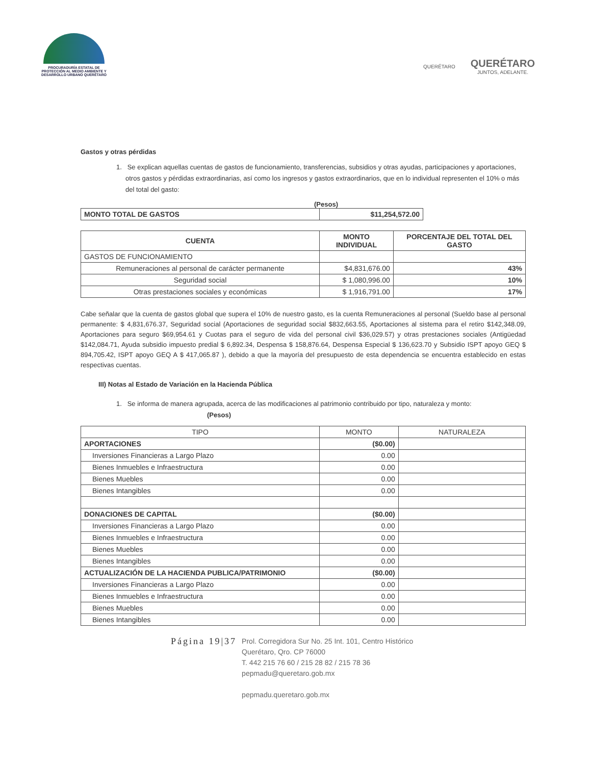PROCURADURÍA ESTATAL DE PROTECCIÓN AL MEDIO AMBIENTE Y DESARROLLO URBANO QUERÉTARO
QUERÉTARO
QUERÉTARO
JUNTOS, ADELANTE.
Gastos y otras pérdidas
1. Se explican aquellas cuentas de gastos de funcionamiento, transferencias, subsidios y otras ayudas, participaciones y aportaciones, otros gastos y pérdidas extraordinarias, así como los ingresos y gastos extraordinarios, que en lo individual representen el 10% o más del total del gasto:
(Pesos)
| MONTO TOTAL DE GASTOS | $11,254,572.00 |
| CUENTA | MONTO INDIVIDUAL | PORCENTAJE DEL TOTAL DEL GASTO |
| --- | --- | --- |
| GASTOS DE FUNCIONAMIENTO | | |
| Remuneraciones al personal de carácter permanente | $4,831,676.00 | 43% |
| Seguridad social | $ 1,080,996.00 | 10% |
| Otras prestaciones sociales y económicas | $ 1,916,791.00 | 17% |
Cabe señalar que la cuenta de gastos global que supera el 10% de nuestro gasto, es la cuenta Remuneraciones al personal (Sueldo base al personal permanente: $ 4,831,676.37, Seguridad social (Aportaciones de seguridad social $832,663.55, Aportaciones al sistema para el retiro $142,348.09, Aportaciones para seguro $69,954.61 y Cuotas para el seguro de vida del personal civil $36,029.57) y otras prestaciones sociales (Antigüedad $142,084.71, Ayuda subsidio impuesto predial $ 6,892.34, Despensa $ 158,876.64, Despensa Especial $ 136,623.70 y Subsidio ISPT apoyo GEQ $ 894,705.42, ISPT apoyo GEQ A $ 417,065.87 ), debido a que la mayoría del presupuesto de esta dependencia se encuentra establecido en estas respectivas cuentas.
III) Notas al Estado de Variación en la Hacienda Pública
1. Se informa de manera agrupada, acerca de las modificaciones al patrimonio contribuido por tipo, naturaleza y monto: (Pesos)
| TIPO | MONTO | NATURALEZA |
| --- | --- | --- |
| APORTACIONES | ($0.00) | |
| Inversiones Financieras a Largo Plazo | 0.00 | |
| Bienes Inmuebles e Infraestructura | 0.00 | |
| Bienes Muebles | 0.00 | |
| Bienes Intangibles | 0.00 | |
| DONACIONES DE CAPITAL | ($0.00) | |
| Inversiones Financieras a Largo Plazo | 0.00 | |
| Bienes Inmuebles e Infraestructura | 0.00 | |
| Bienes Muebles | 0.00 | |
| Bienes Intangibles | 0.00 | |
| ACTUALIZACIÓN DE LA HACIENDA PUBLICA/PATRIMONIO | ($0.00) | |
| Inversiones Financieras a Largo Plazo | 0.00 | |
| Bienes Inmuebles e Infraestructura | 0.00 | |
| Bienes Muebles | 0.00 | |
| Bienes Intangibles | 0.00 | |
Página 19|37
Prol. Corregidora Sur No. 25 Int. 101, Centro Histórico
Querétaro, Qro. CP 76000
T. 442 215 76 60 / 215 28 82 / 215 78 36
pepmadu@queretaro.gob.mx
pepmadu.queretaro.gob.mx